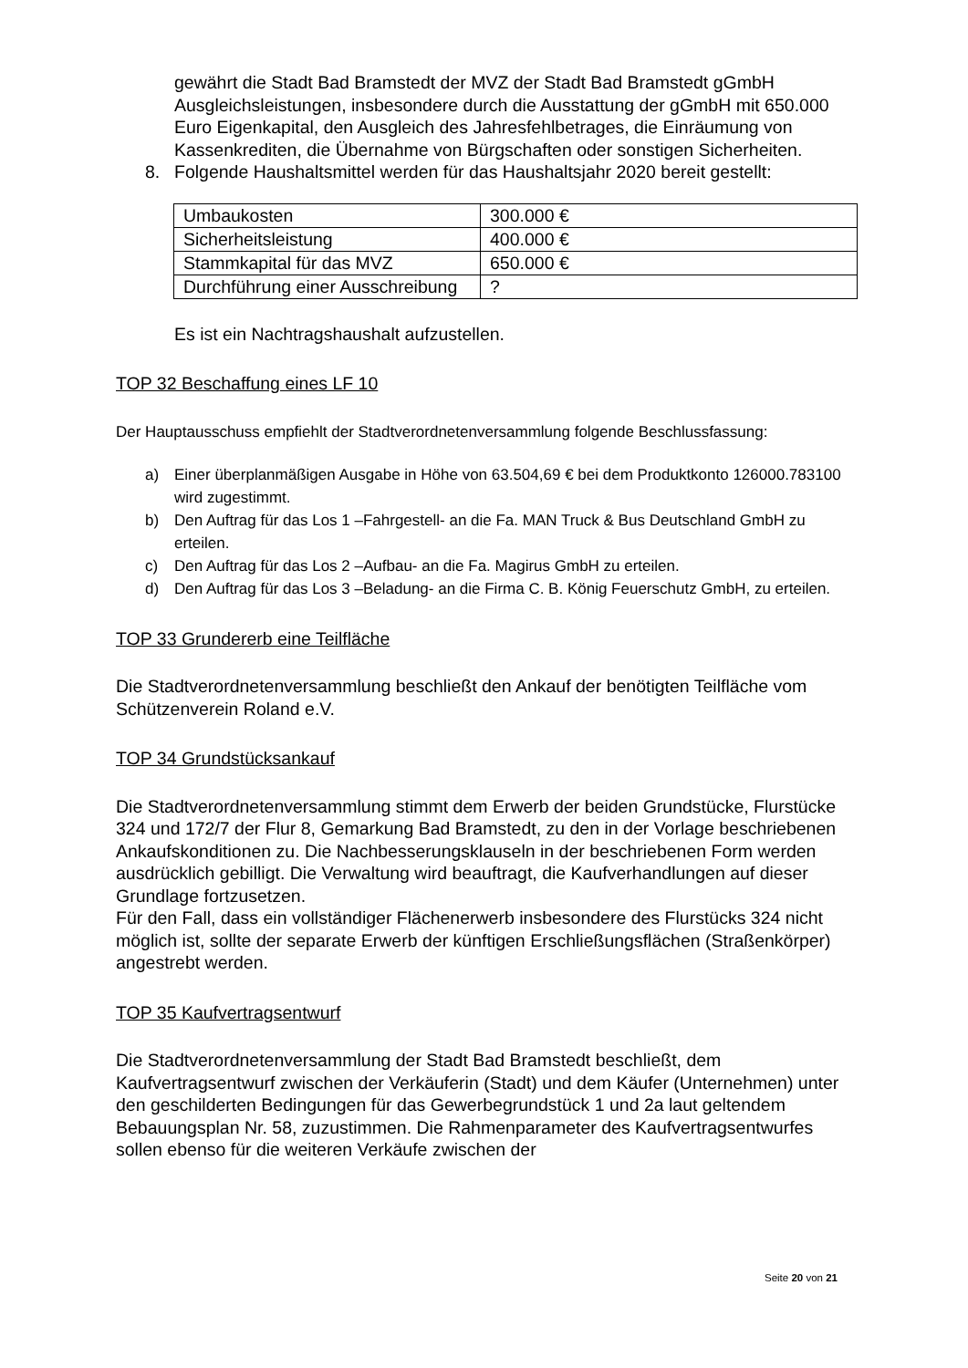gewährt die Stadt Bad Bramstedt der MVZ der Stadt Bad Bramstedt gGmbH Ausgleichsleistungen, insbesondere durch die Ausstattung der gGmbH mit 650.000 Euro Eigenkapital, den Ausgleich des Jahresfehlbetrages, die Einräumung von Kassenkrediten, die Übernahme von Bürgschaften oder sonstigen Sicherheiten.
8. Folgende Haushaltsmittel werden für das Haushaltsjahr 2020 bereit gestellt:
| Umbaukosten | 300.000 € |
| Sicherheitsleistung | 400.000 € |
| Stammkapital für das MVZ | 650.000 € |
| Durchführung einer Ausschreibung | ? |
Es ist ein Nachtragshaushalt aufzustellen.
TOP 32 Beschaffung eines LF 10
Der Hauptausschuss empfiehlt der Stadtverordnetenversammlung folgende Beschlussfassung:
a) Einer überplanmäßigen Ausgabe in Höhe von 63.504,69 € bei dem Produktkonto 126000.783100 wird zugestimmt.
b) Den Auftrag für das Los 1 –Fahrgestell- an die Fa. MAN Truck & Bus Deutschland GmbH zu erteilen.
c) Den Auftrag für das Los 2 –Aufbau- an die Fa. Magirus GmbH zu erteilen.
d) Den Auftrag für das Los 3 –Beladung- an die Firma C. B. König Feuerschutz GmbH, zu erteilen.
TOP 33 Grundererb eine Teilfläche
Die Stadtverordnetenversammlung beschließt den Ankauf der benötigten Teilfläche vom Schützenverein Roland e.V.
TOP 34 Grundstücksankauf
Die Stadtverordnetenversammlung stimmt dem Erwerb der beiden Grundstücke, Flurstücke 324 und 172/7 der Flur 8, Gemarkung Bad Bramstedt, zu den in der Vorlage beschriebenen Ankaufskonditionen zu. Die Nachbesserungsklauseln in der beschriebenen Form werden ausdrücklich gebilligt. Die Verwaltung wird beauftragt, die Kaufverhandlungen auf dieser Grundlage fortzusetzen.
Für den Fall, dass ein vollständiger Flächenerwerb insbesondere des Flurstücks 324 nicht möglich ist, sollte der separate Erwerb der künftigen Erschließungsflächen (Straßenkörper) angestrebt werden.
TOP 35 Kaufvertragsentwurf
Die Stadtverordnetenversammlung der Stadt Bad Bramstedt beschließt, dem Kaufvertragsentwurf zwischen der Verkäuferin (Stadt) und dem Käufer (Unternehmen) unter den geschilderten Bedingungen für das Gewerbegrundstück 1 und 2a laut geltendem Bebauungsplan Nr. 58, zuzustimmen. Die Rahmenparameter des Kaufvertragsentwurfes sollen ebenso für die weiteren Verkäufe zwischen der
Seite 20 von 21